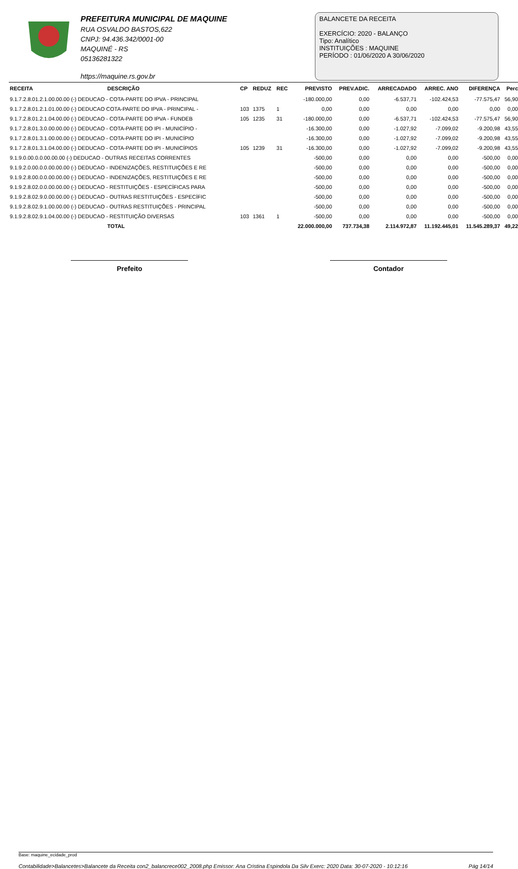PREFEITURA MUNICIPAL DE MAQUINE
RUA OSVALDO BASTOS,622
CNPJ: 94.436.342/0001-00
MAQUINÉ - RS
05136281322
https://maquine.rs.gov.br
BALANCETE DA RECEITA
EXERCÍCIO: 2020 - BALANÇO
Tipo: Analítico
INSTITUIÇÕES : MAQUINE
PERÍODO : 01/06/2020 A 30/06/2020
| RECEITA | DESCRIÇÃO | CP | REDUZ | REC | PREVISTO | PREV.ADIC. | ARRECADADO | ARREC. ANO | DIFERENÇA | Perc |
| --- | --- | --- | --- | --- | --- | --- | --- | --- | --- | --- |
| 9.1.7.2.8.01.2.1.00.00.00 (-) DEDUCAO - COTA-PARTE DO IPVA - PRINCIPAL | | | | | -180.000,00 | 0,00 | -6.537,71 | -102.424,53 | -77.575,47 | 56,90 |
| 9.1.7.2.8.01.2.1.01.00.00 (-) DEDUCAO COTA-PARTE DO IPVA - PRINCIPAL - | | 103 | 1375 | 1 | 0,00 | 0,00 | 0,00 | 0,00 | 0,00 | 0,00 |
| 9.1.7.2.8.01.2.1.04.00.00 (-) DEDUCAO - COTA-PARTE DO IPVA - FUNDEB | | 105 | 1235 | 31 | -180.000,00 | 0,00 | -6.537,71 | -102.424,53 | -77.575,47 | 56,90 |
| 9.1.7.2.8.01.3.0.00.00.00 (-) DEDUCAO - COTA-PARTE DO IPI - MUNICÍPIO - | | | | | -16.300,00 | 0,00 | -1.027,92 | -7.099,02 | -9.200,98 | 43,55 |
| 9.1.7.2.8.01.3.1.00.00.00 (-) DEDUCAO - COTA-PARTE DO IPI - MUNICÍPIO | | | | | -16.300,00 | 0,00 | -1.027,92 | -7.099,02 | -9.200,98 | 43,55 |
| 9.1.7.2.8.01.3.1.04.00.00 (-) DEDUCAO - COTA-PARTE DO IPI - MUNICÍPIOS | | 105 | 1239 | 31 | -16.300,00 | 0,00 | -1.027,92 | -7.099,02 | -9.200,98 | 43,55 |
| 9.1.9.0.00.0.0.00.00.00 (-) DEDUCAO - OUTRAS RECEITAS CORRENTES | | | | | -500,00 | 0,00 | 0,00 | 0,00 | -500,00 | 0,00 |
| 9.1.9.2.0.00.0.0.00.00.00 (-) DEDUCAO - INDENIZAÇÕES, RESTITUIÇÕES E RE | | | | | -500,00 | 0,00 | 0,00 | 0,00 | -500,00 | 0,00 |
| 9.1.9.2.8.00.0.0.00.00.00 (-) DEDUCAO - INDENIZAÇÕES, RESTITUIÇÕES E RE | | | | | -500,00 | 0,00 | 0,00 | 0,00 | -500,00 | 0,00 |
| 9.1.9.2.8.02.0.0.00.00.00 (-) DEDUCAO - RESTITUIÇÕES - ESPECÍFICAS PARA | | | | | -500,00 | 0,00 | 0,00 | 0,00 | -500,00 | 0,00 |
| 9.1.9.2.8.02.9.0.00.00.00 (-) DEDUCAO - OUTRAS RESTITUIÇÕES - ESPECÍFIC | | | | | -500,00 | 0,00 | 0,00 | 0,00 | -500,00 | 0,00 |
| 9.1.9.2.8.02.9.1.00.00.00 (-) DEDUCAO - OUTRAS RESTITUIÇÕES - PRINCIPAL | | | | | -500,00 | 0,00 | 0,00 | 0,00 | -500,00 | 0,00 |
| 9.1.9.2.8.02.9.1.04.00.00 (-) DEDUCAO - RESTITUIÇÃO DIVERSAS | | 103 | 1361 | 1 | -500,00 | 0,00 | 0,00 | 0,00 | -500,00 | 0,00 |
| | TOTAL | | | | 22.000.000,00 | 737.734,38 | 2.114.972,87 | 11.192.445,01 | 11.545.289,37 | 49,22 |
Prefeito Contador
Base: maquine_ecidade_prod
Contabilidade>Balancetes>Balancete da Receita con2_balancrece002_2008.php Emissor: Ana Cristina Espindola Da Silv Exerc: 2020 Data: 30-07-2020 - 10:12:16 Pág 14/14